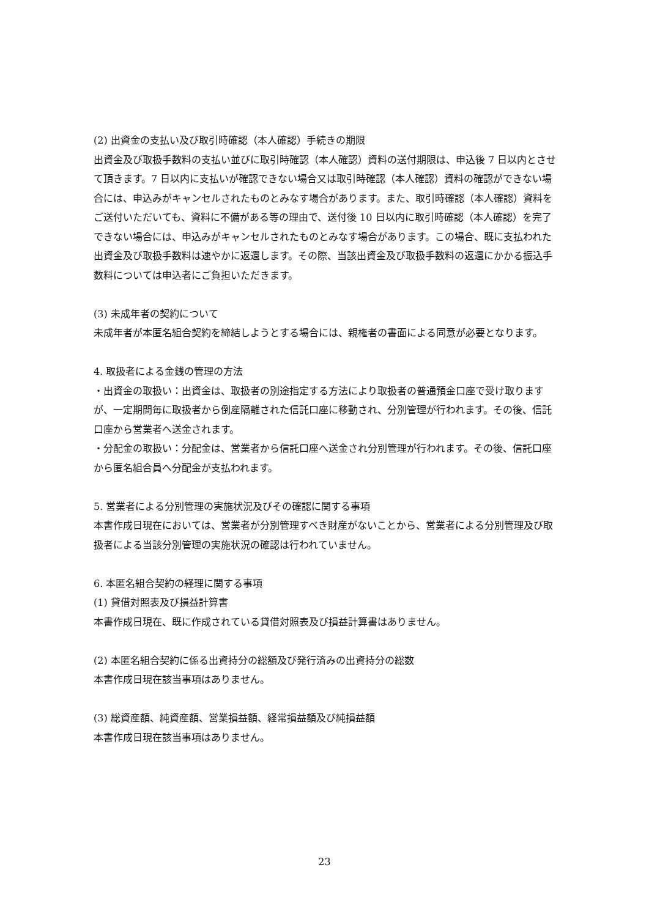(2) 出資金の支払い及び取引時確認（本人確認）手続きの期限
出資金及び取扱手数料の支払い並びに取引時確認（本人確認）資料の送付期限は、申込後 7 日以内とさせて頂きます。7 日以内に支払いが確認できない場合又は取引時確認（本人確認）資料の確認ができない場合には、申込みがキャンセルされたものとみなす場合があります。また、取引時確認（本人確認）資料をご送付いただいても、資料に不備がある等の理由で、送付後 10 日以内に取引時確認（本人確認）を完了できない場合には、申込みがキャンセルされたものとみなす場合があります。この場合、既に支払われた出資金及び取扱手数料は速やかに返還します。その際、当該出資金及び取扱手数料の返還にかかる振込手数料については申込者にご負担いただきます。
(3) 未成年者の契約について
未成年者が本匿名組合契約を締結しようとする場合には、親権者の書面による同意が必要となります。
4. 取扱者による金銭の管理の方法
・出資金の取扱い：出資金は、取扱者の別途指定する方法により取扱者の普通預金口座で受け取りますが、一定期間毎に取扱者から倒産隔離された信託口座に移動され、分別管理が行われます。その後、信託口座から営業者へ送金されます。
・分配金の取扱い：分配金は、営業者から信託口座へ送金され分別管理が行われます。その後、信託口座から匿名組合員へ分配金が支払われます。
5. 営業者による分別管理の実施状況及びその確認に関する事項
本書作成日現在においては、営業者が分別管理すべき財産がないことから、営業者による分別管理及び取扱者による当該分別管理の実施状況の確認は行われていません。
6. 本匿名組合契約の経理に関する事項
(1) 貸借対照表及び損益計算書
本書作成日現在、既に作成されている貸借対照表及び損益計算書はありません。
(2) 本匿名組合契約に係る出資持分の総額及び発行済みの出資持分の総数
本書作成日現在該当事項はありません。
(3) 総資産額、純資産額、営業損益額、経常損益額及び純損益額
本書作成日現在該当事項はありません。
23